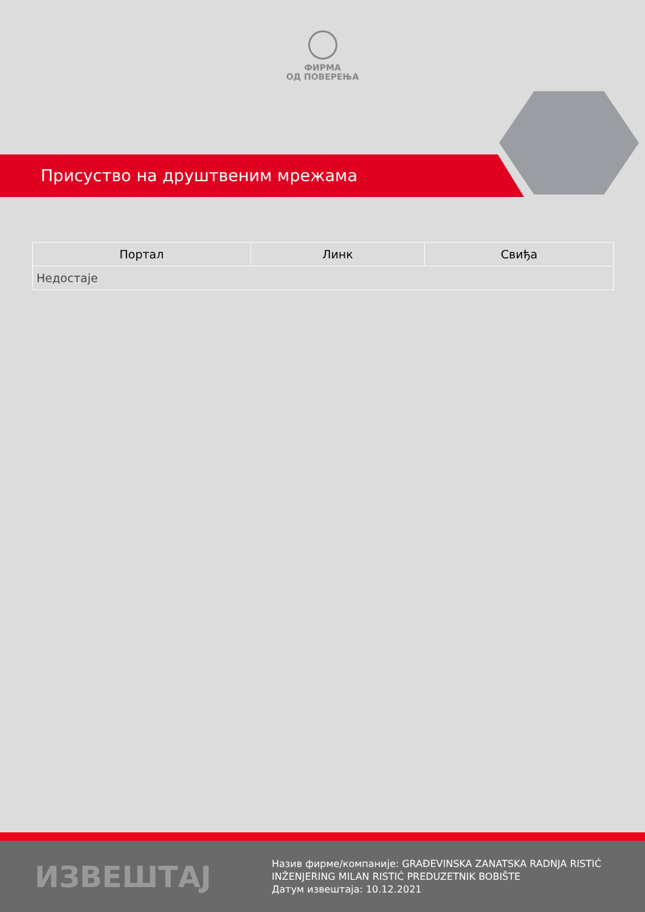ФИРМА
ОД ПОВЕРЕЊА
Присуство на друштвеним мрежама
| Портал | Линк | Свиђа |
| --- | --- | --- |
| Недостаје | | |
ИЗВЕШТАЈ
Назив фирме/компаније: GRAĐEVINSKA ZANATSKA RADNJA RISTIĆ
INŽENJERING MILAN RISTIĆ PREDUZETNIK BOBIŠTE
Датум извештаја: 10.12.2021